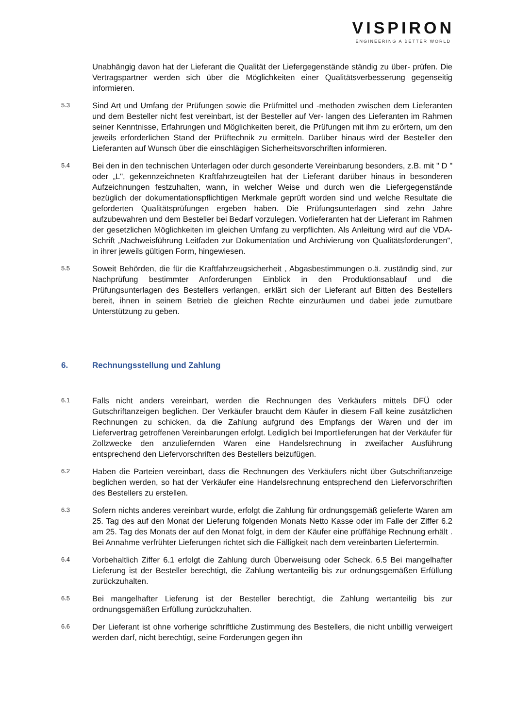VISPIRON
ENGINEERING A BETTER WORLD
Unabhängig davon hat der Lieferant die Qualität der Liefergegenstände ständig zu über- prüfen. Die Vertragspartner werden sich über die Möglichkeiten einer Qualitätsverbesserung gegenseitig informieren.
5.3
Sind Art und Umfang der Prüfungen sowie die Prüfmittel und -methoden zwischen dem Lieferanten und dem Besteller nicht fest vereinbart, ist der Besteller auf Ver- langen des Lieferanten im Rahmen seiner Kenntnisse, Erfahrungen und Möglichkeiten bereit, die Prüfungen mit ihm zu erörtern, um den jeweils erforderlichen Stand der Prüftechnik zu ermitteln. Darüber hinaus wird der Besteller den Lieferanten auf Wunsch über die einschlägigen Sicherheitsvorschriften informieren.
5.4
Bei den in den technischen Unterlagen oder durch gesonderte Vereinbarung besonders, z.B. mit " D " oder „L", gekennzeichneten Kraftfahrzeugteilen hat der Lieferant darüber hinaus in besonderen Aufzeichnungen festzuhalten, wann, in welcher Weise und durch wen die Liefergegenstände bezüglich der dokumentationspflichtigen Merkmale geprüft worden sind und welche Resultate die geforderten Qualitätsprüfungen ergeben haben. Die Prüfungsunterlagen sind zehn Jahre aufzubewahren und dem Besteller bei Bedarf vorzulegen. Vorlieferanten hat der Lieferant im Rahmen der gesetzlichen Möglichkeiten im gleichen Umfang zu verpflichten. Als Anleitung wird auf die VDA-Schrift „Nachweisführung Leitfaden zur Dokumentation und Archivierung von Qualitätsforderungen", in ihrer jeweils gültigen Form, hingewiesen.
5.5
Soweit Behörden, die für die Kraftfahrzeugsicherheit , Abgasbestimmungen o.ä. zuständig sind, zur Nachprüfung bestimmter Anforderungen Einblick in den Produktionsablauf und die Prüfungsunterlagen des Bestellers verlangen, erklärt sich der Lieferant auf Bitten des Bestellers bereit, ihnen in seinem Betrieb die gleichen Rechte einzuräumen und dabei jede zumutbare Unterstützung zu geben.
6. Rechnungsstellung und Zahlung
6.1
Falls nicht anders vereinbart, werden die Rechnungen des Verkäufers mittels DFÜ oder Gutschriftanzeigen beglichen. Der Verkäufer braucht dem Käufer in diesem Fall keine zusätzlichen Rechnungen zu schicken, da die Zahlung aufgrund des Empfangs der Waren und der im Liefervertrag getroffenen Vereinbarungen erfolgt. Lediglich bei Importlieferungen hat der Verkäufer für Zollzwecke den anzuliefernden Waren eine Handelsrechnung in zweifacher Ausführung entsprechend den Liefervorschriften des Bestellers beizufügen.
6.2
Haben die Parteien vereinbart, dass die Rechnungen des Verkäufers nicht über Gutschriftanzeige beglichen werden, so hat der Verkäufer eine Handelsrechnung entsprechend den Liefervorschriften des Bestellers zu erstellen.
6.3
Sofern nichts anderes vereinbart wurde, erfolgt die Zahlung für ordnungsgemäß gelieferte Waren am 25. Tag des auf den Monat der Lieferung folgenden Monats Netto Kasse oder im Falle der Ziffer 6.2 am 25. Tag des Monats der auf den Monat folgt, in dem der Käufer eine prüffähige Rechnung erhält . Bei Annahme verfrühter Lieferungen richtet sich die Fälligkeit nach dem vereinbarten Liefertermin.
6.4
Vorbehaltlich Ziffer 6.1 erfolgt die Zahlung durch Überweisung oder Scheck. 6.5 Bei mangelhafter Lieferung ist der Besteller berechtigt, die Zahlung wertanteilig bis zur ordnungsgemäßen Erfüllung zurückzuhalten.
6.5
Bei mangelhafter Lieferung ist der Besteller berechtigt, die Zahlung wertanteilig bis zur ordnungsgemäßen Erfüllung zurückzuhalten.
6.6
Der Lieferant ist ohne vorherige schriftliche Zustimmung des Bestellers, die nicht unbillig verweigert werden darf, nicht berechtigt, seine Forderungen gegen ihn